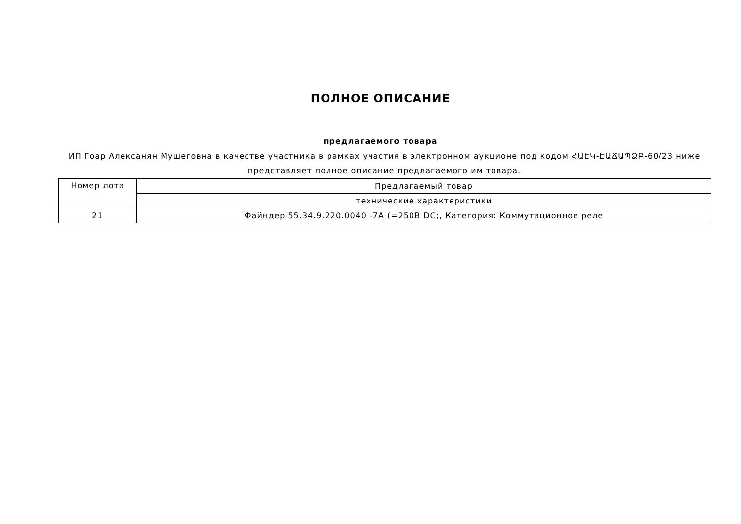ПОЛНОЕ ОПИСАНИЕ
предлагаемого товара
ИП Гоар Алексанян Мушеговна в качестве участника в рамках участия в электронном аукционе под кодом ՀԱԷԿ-ԷԱՃԱՊՁԲ-60/23 ниже представляет полное описание предлагаемого им товара.
| Номер лота | Предлагаемый товар |
| --- | --- |
| | технические характеристики |
| 21 | Файндер 55.34.9.220.0040 -7A (=250В DC;, Категория: Коммутационное реле |